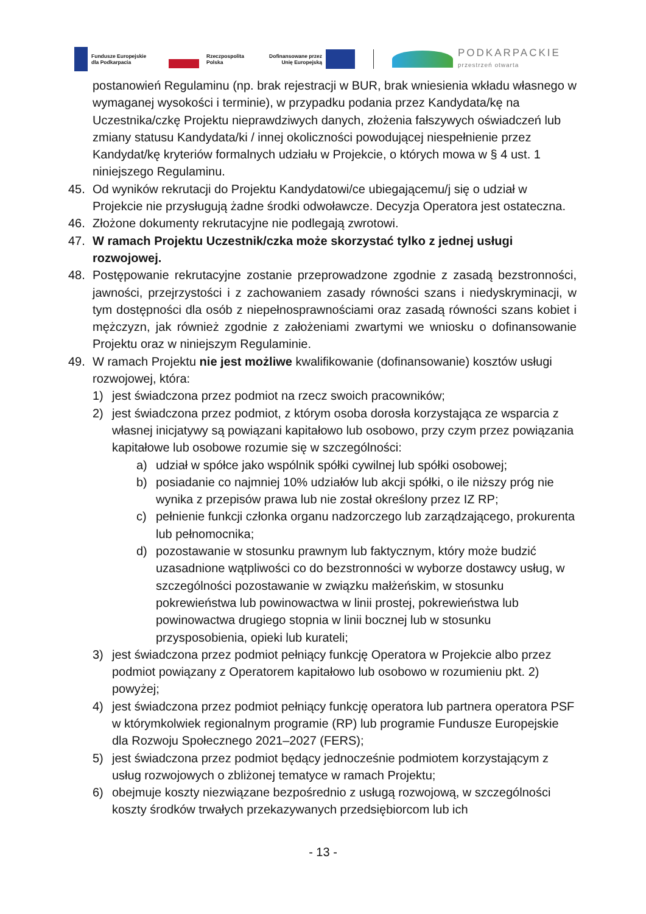Fundusze Europejskie
dla Podkarpacia
Rzeczpospolita
Polska
Dofinansowane przez
Unię Europejską
PODKARPACKIE
przestrzeń otwarta
postanowień Regulaminu (np. brak rejestracji w BUR, brak wniesienia wkładu własnego w wymaganej wysokości i terminie), w przypadku podania przez Kandydata/kę na Uczestnika/czkę Projektu nieprawdziwych danych, złożenia fałszywych oświadczeń lub zmiany statusu Kandydata/ki / innej okoliczności powodującej niespełnienie przez Kandydat/kę kryteriów formalnych udziału w Projekcie, o których mowa w § 4 ust. 1 niniejszego Regulaminu.
45. Od wyników rekrutacji do Projektu Kandydatowi/ce ubiegającemu/j się o udział w Projekcie nie przysługują żadne środki odwoławcze. Decyzja Operatora jest ostateczna.
46. Złożone dokumenty rekrutacyjne nie podlegają zwrotowi.
47. W ramach Projektu Uczestnik/czka może skorzystać tylko z jednej usługi rozwojowej.
48. Postępowanie rekrutacyjne zostanie przeprowadzone zgodnie z zasadą bezstronności, jawności, przejrzystości i z zachowaniem zasady równości szans i niedyskryminacji, w tym dostępności dla osób z niepełnosprawnościami oraz zasadą równości szans kobiet i mężczyzn, jak również zgodnie z założeniami zwartymi we wniosku o dofinansowanie Projektu oraz w niniejszym Regulaminie.
49. W ramach Projektu nie jest możliwe kwalifikowanie (dofinansowanie) kosztów usługi rozwojowej, która:
1) jest świadczona przez podmiot na rzecz swoich pracowników;
2) jest świadczona przez podmiot, z którym osoba dorosła korzystająca ze wsparcia z własnej inicjatywy są powiązani kapitałowo lub osobowo, przy czym przez powiązania kapitałowe lub osobowe rozumie się w szczególności:
a) udział w spółce jako wspólnik spółki cywilnej lub spółki osobowej;
b) posiadanie co najmniej 10% udziałów lub akcji spółki, o ile niższy próg nie wynika z przepisów prawa lub nie został określony przez IZ RP;
c) pełnienie funkcji członka organu nadzorczego lub zarządzającego, prokurenta lub pełnomocnika;
d) pozostawanie w stosunku prawnym lub faktycznym, który może budzić uzasadnione wątpliwości co do bezstronności w wyborze dostawcy usług, w szczególności pozostawanie w związku małżeńskim, w stosunku pokrewieństwa lub powinowactwa w linii prostej, pokrewieństwa lub powinowactwa drugiego stopnia w linii bocznej lub w stosunku przysposobienia, opieki lub kurateli;
3) jest świadczona przez podmiot pełniący funkcję Operatora w Projekcie albo przez podmiot powiązany z Operatorem kapitałowo lub osobowo w rozumieniu pkt. 2) powyżej;
4) jest świadczona przez podmiot pełniący funkcję operatora lub partnera operatora PSF w którymkolwiek regionalnym programie (RP) lub programie Fundusze Europejskie dla Rozwoju Społecznego 2021–2027 (FERS);
5) jest świadczona przez podmiot będący jednocześnie podmiotem korzystającym z usług rozwojowych o zbliżonej tematyce w ramach Projektu;
6) obejmuje koszty niezwiązane bezpośrednio z usługą rozwojową, w szczególności koszty środków trwałych przekazywanych przedsiębiorcom lub ich
- 13 -